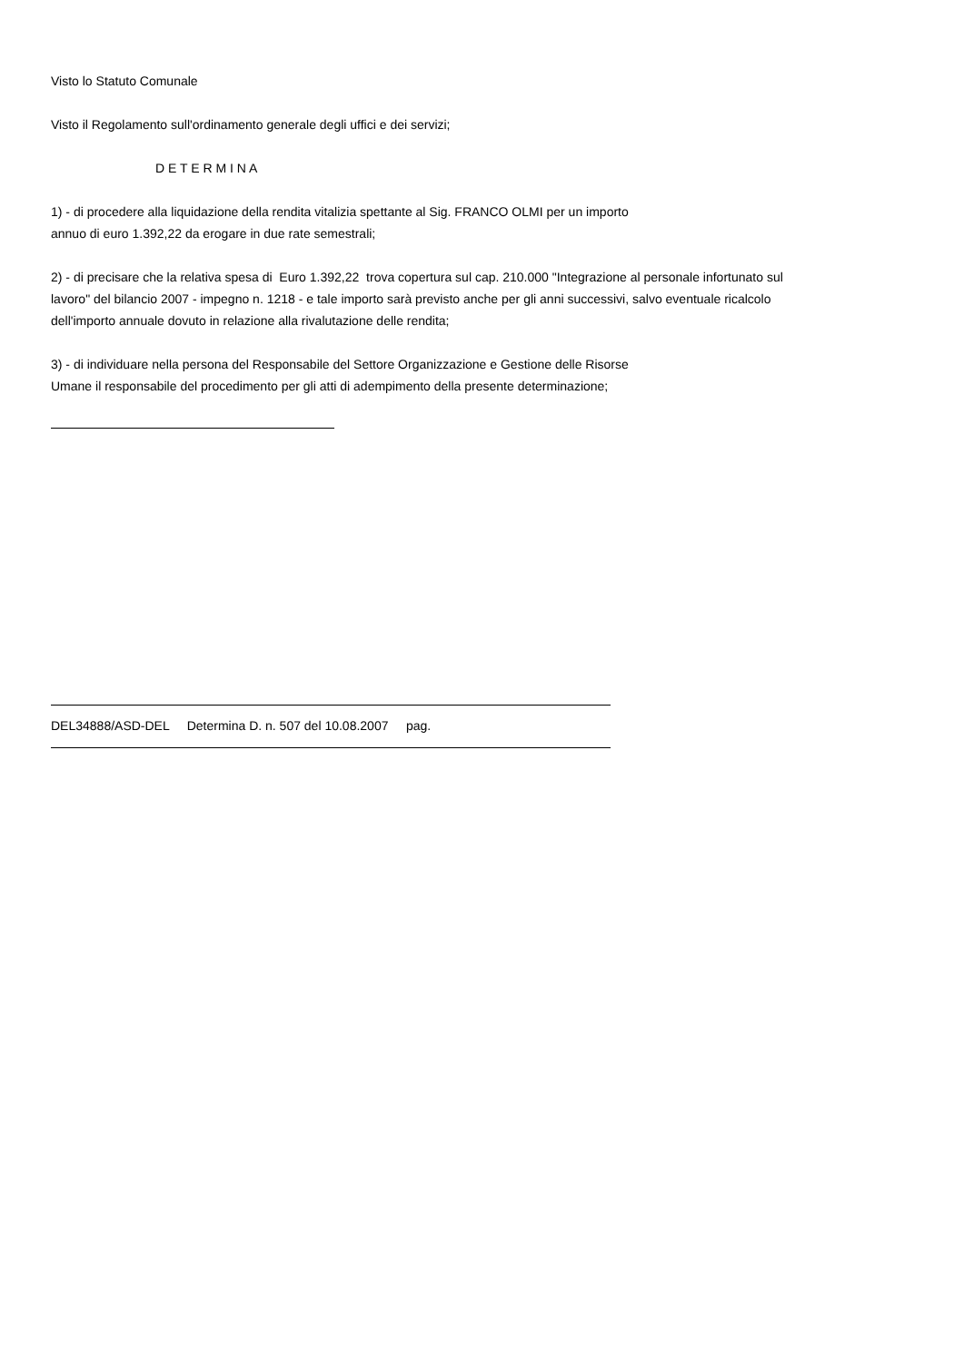Visto lo Statuto Comunale
Visto il Regolamento sull'ordinamento generale degli uffici e dei servizi;
D E T E R M I N A
1) - di procedere alla liquidazione della rendita vitalizia spettante al Sig. FRANCO OLMI per un importo
annuo di euro 1.392,22 da erogare in due rate semestrali;
2) - di precisare che la relativa spesa di Euro 1.392,22 trova copertura sul cap. 210.000 "Integrazione al personale infortunato sul lavoro" del bilancio 2007 - impegno n. 1218 - e tale importo sarà previsto anche per gli anni successivi, salvo eventuale ricalcolo dell'importo annuale dovuto in relazione alla rivalutazione delle rendita;
3) - di individuare nella persona del Responsabile del Settore Organizzazione e Gestione delle Risorse
Umane il responsabile del procedimento per gli atti di adempimento della presente determinazione;
DEL34888/ASD-DEL Determina D. n. 507 del 10.08.2007 pag.